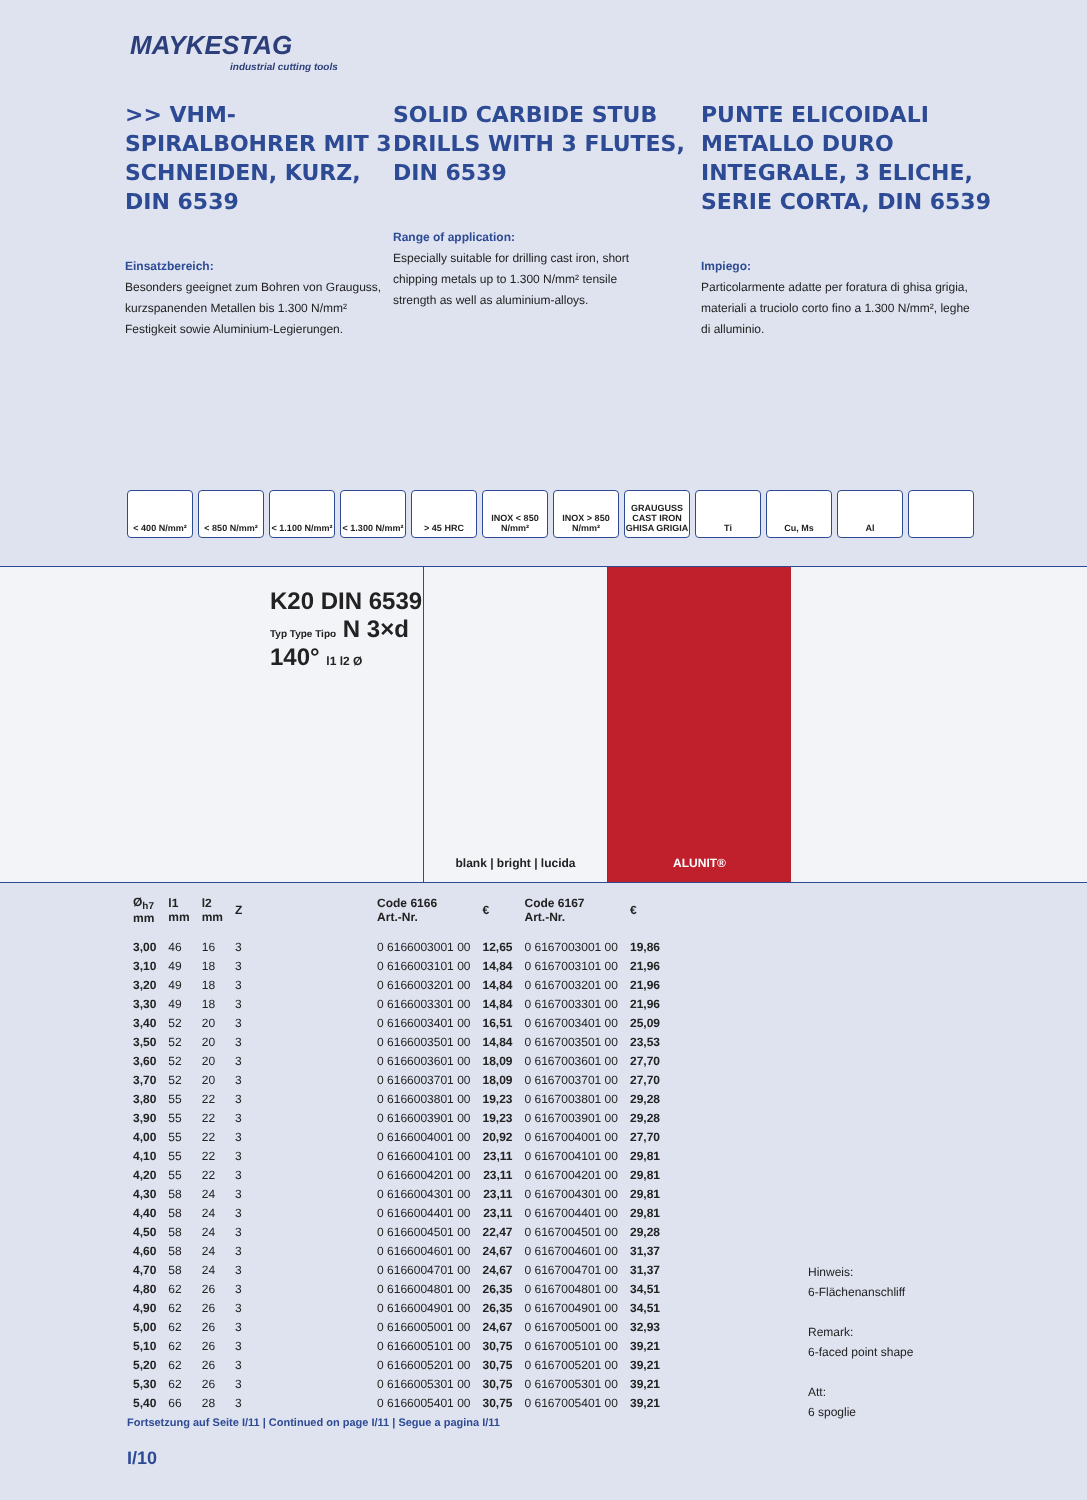MAYKESTAG
industrial cutting tools
>> VHM-SPIRALBOHRER MIT 3 SCHNEIDEN, KURZ, DIN 6539
Einsatzbereich:
Besonders geeignet zum Bohren von Grauguss, kurzspanenden Metallen bis 1.300 N/mm² Festigkeit sowie Aluminium-Legierungen.
SOLID CARBIDE STUB DRILLS WITH 3 FLUTES, DIN 6539
Range of application:
Especially suitable for drilling cast iron, short chipping metals up to 1.300 N/mm² tensile strength as well as aluminium-alloys.
PUNTE ELICOIDALI METALLO DURO INTEGRALE, 3 ELICHE, SERIE CORTA, DIN 6539
Impiego:
Particolarmente adatte per foratura di ghisa grigia, materiali a truciolo corto fino a 1.300 N/mm², leghe di alluminio.
< 400 N/mm² < 850 N/mm² < 1.100 N/mm²
< 1.300 N/mm²
> 45 HRC INOX < 850 N/mm²
INOX > 850 N/mm²
GRAUGUSS CAST IRON GHISA GRIGIA
Ti Cu, Ms Al
K20 DIN 6539
Typ Type Tipo N 3×d 140° l1 l2 Ø
blank | bright | lucida ALUNIT®
| Ø<sub>h7</sub> mm | l1 mm | l2 mm | Z | Code 6166 Art.-Nr. | € | Code 6167 Art.-Nr. | € |
| --- | --- | --- | --- | --- | --- | --- | --- |
| 3,00 | 46 | 16 | 3 | 0 6166003001 00 | 12,65 | 0 6167003001 00 | 19,86 |
| 3,10 | 49 | 18 | 3 | 0 6166003101 00 | 14,84 | 0 6167003101 00 | 21,96 |
| 3,20 | 49 | 18 | 3 | 0 6166003201 00 | 14,84 | 0 6167003201 00 | 21,96 |
| 3,30 | 49 | 18 | 3 | 0 6166003301 00 | 14,84 | 0 6167003301 00 | 21,96 |
| 3,40 | 52 | 20 | 3 | 0 6166003401 00 | 16,51 | 0 6167003401 00 | 25,09 |
| 3,50 | 52 | 20 | 3 | 0 6166003501 00 | 14,84 | 0 6167003501 00 | 23,53 |
| 3,60 | 52 | 20 | 3 | 0 6166003601 00 | 18,09 | 0 6167003601 00 | 27,70 |
| 3,70 | 52 | 20 | 3 | 0 6166003701 00 | 18,09 | 0 6167003701 00 | 27,70 |
| 3,80 | 55 | 22 | 3 | 0 6166003801 00 | 19,23 | 0 6167003801 00 | 29,28 |
| 3,90 | 55 | 22 | 3 | 0 6166003901 00 | 19,23 | 0 6167003901 00 | 29,28 |
| 4,00 | 55 | 22 | 3 | 0 6166004001 00 | 20,92 | 0 6167004001 00 | 27,70 |
| 4,10 | 55 | 22 | 3 | 0 6166004101 00 | 23,11 | 0 6167004101 00 | 29,81 |
| 4,20 | 55 | 22 | 3 | 0 6166004201 00 | 23,11 | 0 6167004201 00 | 29,81 |
| 4,30 | 58 | 24 | 3 | 0 6166004301 00 | 23,11 | 0 6167004301 00 | 29,81 |
| 4,40 | 58 | 24 | 3 | 0 6166004401 00 | 23,11 | 0 6167004401 00 | 29,81 |
| 4,50 | 58 | 24 | 3 | 0 6166004501 00 | 22,47 | 0 6167004501 00 | 29,28 |
| 4,60 | 58 | 24 | 3 | 0 6166004601 00 | 24,67 | 0 6167004601 00 | 31,37 |
| 4,70 | 58 | 24 | 3 | 0 6166004701 00 | 24,67 | 0 6167004701 00 | 31,37 |
| 4,80 | 62 | 26 | 3 | 0 6166004801 00 | 26,35 | 0 6167004801 00 | 34,51 |
| 4,90 | 62 | 26 | 3 | 0 6166004901 00 | 26,35 | 0 6167004901 00 | 34,51 |
| 5,00 | 62 | 26 | 3 | 0 6166005001 00 | 24,67 | 0 6167005001 00 | 32,93 |
| 5,10 | 62 | 26 | 3 | 0 6166005101 00 | 30,75 | 0 6167005101 00 | 39,21 |
| 5,20 | 62 | 26 | 3 | 0 6166005201 00 | 30,75 | 0 6167005201 00 | 39,21 |
| 5,30 | 62 | 26 | 3 | 0 6166005301 00 | 30,75 | 0 6167005301 00 | 39,21 |
| 5,40 | 66 | 28 | 3 | 0 6166005401 00 | 30,75 | 0 6167005401 00 | 39,21 |
Hinweis:
6-Flächenanschliff
Remark:
6-faced point shape
Att:
6 spoglie
Fortsetzung auf Seite I/11 | Continued on page I/11 | Segue a pagina I/11
I/10